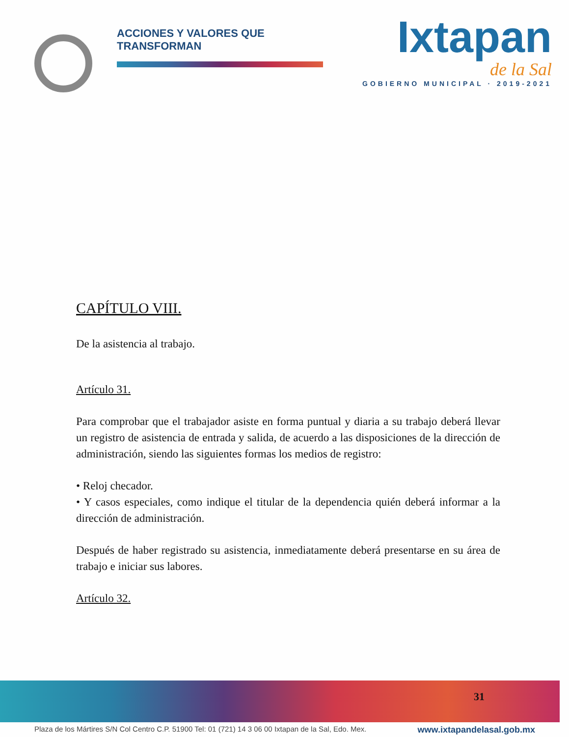ACCIONES Y VALORES QUE TRANSFORMAN
Ixtapan
de la Sal
GOBIERNO MUNICIPAL · 2019-2021
CAPÍTULO VIII.
De la asistencia al trabajo.
Artículo 31.
Para comprobar que el trabajador asiste en forma puntual y diaria a su trabajo deberá llevar un registro de asistencia de entrada y salida, de acuerdo a las disposiciones de la dirección de administración, siendo las siguientes formas los medios de registro:
• Reloj checador.
• Y casos especiales, como indique el titular de la dependencia quién deberá informar a la dirección de administración.
Después de haber registrado su asistencia, inmediatamente deberá presentarse en su área de trabajo e iniciar sus labores.
Artículo 32.
31
Plaza de los Mártires S/N Col Centro C.P. 51900 Tel: 01 (721) 14 3 06 00 Ixtapan de la Sal, Edo. Mex. www.ixtapandelasal.gob.mx